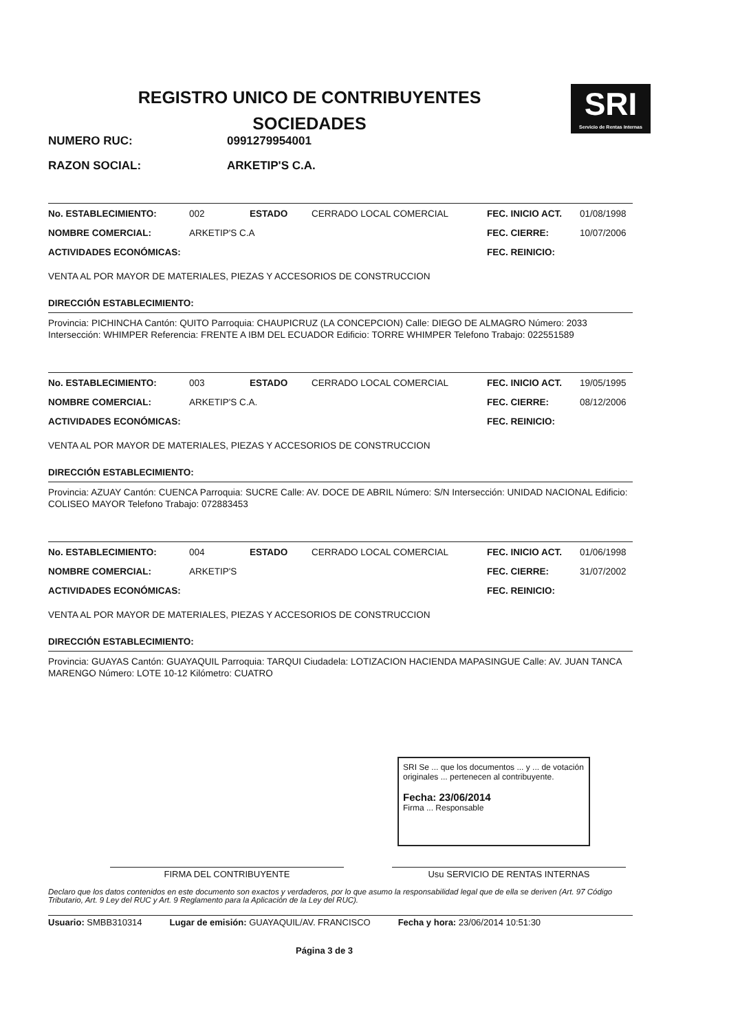REGISTRO UNICO DE CONTRIBUYENTES
SOCIEDADES
SRI
Servicio de Rentas Internas
NUMERO RUC: 0991279954001
RAZON SOCIAL: ARKETIP'S C.A.
No. ESTABLECIMIENTO: 002 ESTADO CERRADO LOCAL COMERCIAL FEC. INICIO ACT. 01/08/1998
NOMBRE COMERCIAL: ARKETIP'S C.A FEC. CIERRE: 10/07/2006
ACTIVIDADES ECONÓMICAS: FEC. REINICIO:
VENTA AL POR MAYOR DE MATERIALES, PIEZAS Y ACCESORIOS DE CONSTRUCCION
DIRECCIÓN ESTABLECIMIENTO:
Provincia: PICHINCHA Cantón: QUITO Parroquia: CHAUPICRUZ (LA CONCEPCION) Calle: DIEGO DE ALMAGRO Número: 2033 Intersección: WHIMPER Referencia: FRENTE A IBM DEL ECUADOR Edificio: TORRE WHIMPER Telefono Trabajo: 022551589
No. ESTABLECIMIENTO: 003 ESTADO CERRADO LOCAL COMERCIAL FEC. INICIO ACT. 19/05/1995
NOMBRE COMERCIAL: ARKETIP'S C.A. FEC. CIERRE: 08/12/2006
ACTIVIDADES ECONÓMICAS: FEC. REINICIO:
VENTA AL POR MAYOR DE MATERIALES, PIEZAS Y ACCESORIOS DE CONSTRUCCION
DIRECCIÓN ESTABLECIMIENTO:
Provincia: AZUAY Cantón: CUENCA Parroquia: SUCRE Calle: AV. DOCE DE ABRIL Número: S/N Intersección: UNIDAD NACIONAL Edificio: COLISEO MAYOR Telefono Trabajo: 072883453
No. ESTABLECIMIENTO: 004 ESTADO CERRADO LOCAL COMERCIAL FEC. INICIO ACT. 01/06/1998
NOMBRE COMERCIAL: ARKETIP'S FEC. CIERRE: 31/07/2002
ACTIVIDADES ECONÓMICAS: FEC. REINICIO:
VENTA AL POR MAYOR DE MATERIALES, PIEZAS Y ACCESORIOS DE CONSTRUCCION
DIRECCIÓN ESTABLECIMIENTO:
Provincia: GUAYAS Cantón: GUAYAQUIL Parroquia: TARQUI Ciudadela: LOTIZACION HACIENDA MAPASINGUE Calle: AV. JUAN TANCA MARENGO Número: LOTE 10-12 Kilómetro: CUATRO
SRI Se ... que los documentos ... y ... de votación originales ... pertenecen al contribuyente.
Fecha: 23/06/2014
Firma ... Responsable
FIRMA DEL CONTRIBUYENTE Usu SERVICIO DE RENTAS INTERNAS
Declaro que los datos contenidos en este documento son exactos y verdaderos, por lo que asumo la responsabilidad legal que de ella se deriven (Art. 97 Código Tributario, Art. 9 Ley del RUC y Art. 9 Reglamento para la Aplicación de la Ley del RUC).
Usuario: SMBB310314 Lugar de emisión: GUAYAQUIL/AV. FRANCISCO Fecha y hora: 23/06/2014 10:51:30
Página 3 de 3